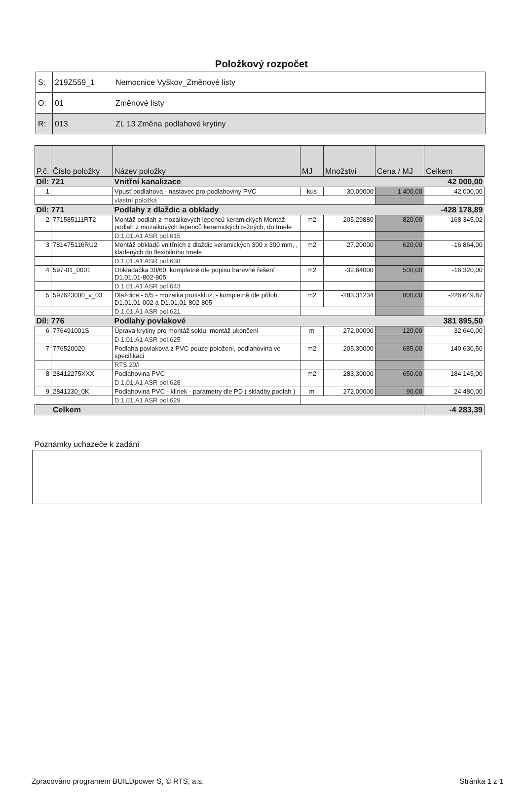Položkový rozpočet
| S: | 219Z559_1 | Nemocnice Vyškov_Změnové listy |
| O: | 01 | Změnové listy |
| R: | 013 | ZL 13 Změna podlahové krytiny |
| P.č. | Číslo položky | Název položky | MJ | Množství | Cena / MJ | Celkem |
| --- | --- | --- | --- | --- | --- | --- |
| Díl: 721 | | Vnitřní kanalizace | | | | 42 000,00 |
| 1 | | Vpusť podlahová - nástavec pro podlahoviny PVC | kus | 30,00000 | 1 400,00 | 42 000,00 |
| | | vlastní položka | | | | |
| Díl: 771 | | Podlahy z dlaždic a obklady | | | | -428 178,89 |
| 2 | 771585111RT2 | Montáž podlah z mozaikových lepenců keramických Montáž podlah z mozaikových lepenců keramických režných, do tmele | m2 | -205,29880 | 820,00 | -168 345,02 |
| | | D.1.01.A1 ASR pol.615 | | | | |
| 3 | 781475116RU2 | Montáž obkladů vnitřních z dlaždic keramických 300 x 300 mm, , kladených do flexibilního tmele | m2 | -27,20000 | 620,00 | -16 864,00 |
| | | D.1.01.A1 ASR pol.638 | | | | |
| 4 | 597-01_0001 | Obkládačka 30/60, kompletně dle popisu barevné řešení D1.01.01-802-805 | m2 | -32,64000 | 500,00 | -16 320,00 |
| | | D.1.01.A1 ASR pol.643 | | | | |
| 5 | 597623000_v_03 | Dlaždice - 5/5 - mozaika protiskluz, - kompletně dle příloh D1.01.01-002 a D1.01.01-802-805 | m2 | -283,31234 | 800,00 | -226 649,87 |
| | | D.1.01.A1 ASR pol.621 | | | | |
| Díl: 776 | | Podlahy povlakové | | | | 381 895,50 |
| 6 | 776491001S | Úprava krytiny pro montáž soklu, montáž ukončení | m | 272,00000 | 120,00 | 32 640,00 |
| | | D.1.01.A1 ASR pol.625 | | | | |
| 7 | 776520020 | Podlaha povlaková z PVC pouze položení, podlahovina ve specifikaci | m2 | 205,30000 | 685,00 | 140 630,50 |
| | | RTS 20/I | | | | |
| 8 | 28412275XXX | Podlahovina PVC | m2 | 283,30000 | 650,00 | 184 145,00 |
| | | D.1.01.A1 ASR pol.628 | | | | |
| 9 | 2841230_0K | Podlahovina PVC - klínek - parametry dle PD ( skladby podlah ) | m | 272,00000 | 90,00 | 24 480,00 |
| | | D.1.01.A1 ASR pol.629 | | | | |
| Celkem | | | | | | -4 283,39 |
Poznámky uchazeče k zadání
Zpracováno programem BUILDpower S, © RTS, a.s. Stránka 1 z 1